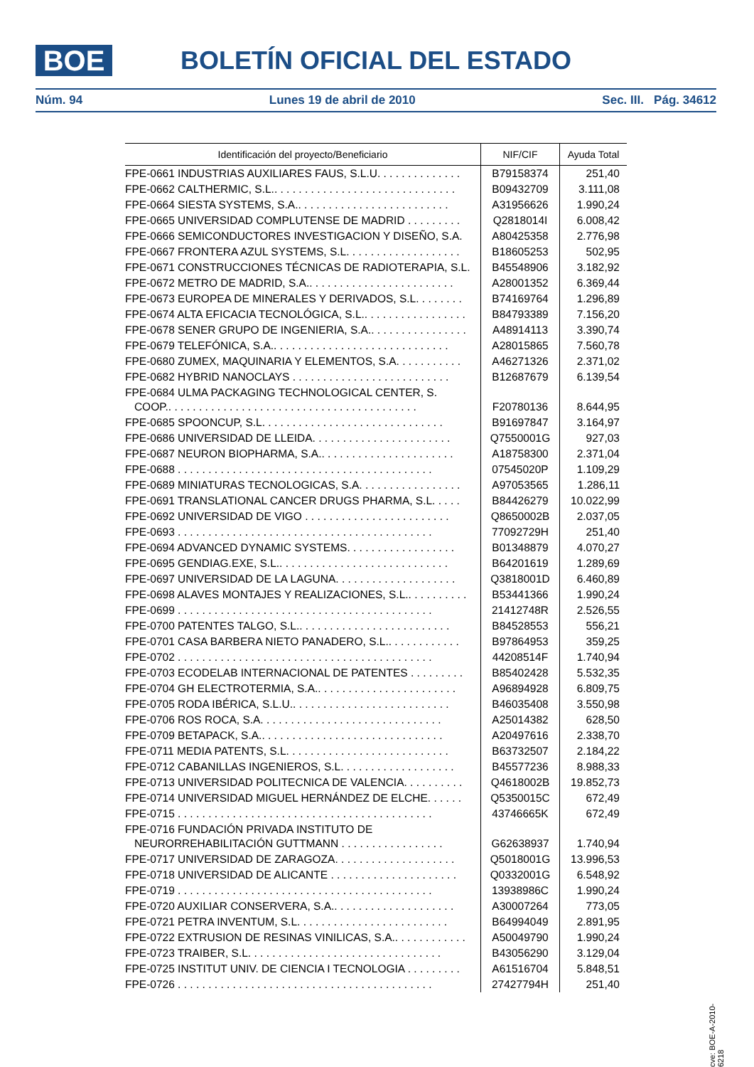BOE
BOLETÍN OFICIAL DEL ESTADO
Núm. 94 Lunes 19 de abril de 2010 Sec. III. Pág. 34612
| Identificación del proyecto/Beneficiario | NIF/CIF | Ayuda Total |
| --- | --- | --- |
| FPE-0661 INDUSTRIAS AUXILIARES FAUS, S.L.U. . . . . . . . . . . . . . | B79158374 | 251,40 |
| FPE-0662 CALTHERMIC, S.L.. . . . . . . . . . . . . . . . . . . . . . . . . . . . . . | B09432709 | 3.111,08 |
| FPE-0664 SIESTA SYSTEMS, S.A.. . . . . . . . . . . . . . . . . . . . . . . . . | A31956626 | 1.990,24 |
| FPE-0665 UNIVERSIDAD COMPLUTENSE DE MADRID . . . . . . . . . | Q2818014I | 6.008,42 |
| FPE-0666 SEMICONDUCTORES INVESTIGACION Y DISEÑO, S.A. | A80425358 | 2.776,98 |
| FPE-0667 FRONTERA AZUL SYSTEMS, S.L. . . . . . . . . . . . . . . . . . . | B18605253 | 502,95 |
| FPE-0671 CONSTRUCCIONES TÉCNICAS DE RADIOTERAPIA, S.L. | B45548906 | 3.182,92 |
| FPE-0672 METRO DE MADRID, S.A.. . . . . . . . . . . . . . . . . . . . . . . . | A28001352 | 6.369,44 |
| FPE-0673 EUROPEA DE MINERALES Y DERIVADOS, S.L. . . . . . . . | B74169764 | 1.296,89 |
| FPE-0674 ALTA EFICACIA TECNOLÓGICA, S.L.. . . . . . . . . . . . . . . . . | B84793389 | 7.156,20 |
| FPE-0678 SENER GRUPO DE INGENIERIA, S.A.. . . . . . . . . . . . . . . . | A48914113 | 3.390,74 |
| FPE-0679 TELEFÓNICA, S.A.. . . . . . . . . . . . . . . . . . . . . . . . . . . . . | A28015865 | 7.560,78 |
| FPE-0680 ZUMEX, MAQUINARIA Y ELEMENTOS, S.A. . . . . . . . . . . | A46271326 | 2.371,02 |
| FPE-0682 HYBRID NANOCLAYS . . . . . . . . . . . . . . . . . . . . . . . . . . | B12687679 | 6.139,54 |
| FPE-0684 ULMA PACKAGING TECHNOLOGICAL CENTER, S. COOP.. . . . . . . . . . . . . . . . . . . . . . . . . . . . . . . . . . . . . . . . . | F20780136 | 8.644,95 |
| FPE-0685 SPOONCUP, S.L. . . . . . . . . . . . . . . . . . . . . . . . . . . . . . | B91697847 | 3.164,97 |
| FPE-0686 UNIVERSIDAD DE LLEIDA. . . . . . . . . . . . . . . . . . . . . . . | Q7550001G | 927,03 |
| FPE-0687 NEURON BIOPHARMA, S.A.. . . . . . . . . . . . . . . . . . . . . . | A18758300 | 2.371,04 |
| FPE-0688 . . . . . . . . . . . . . . . . . . . . . . . . . . . . . . . . . . . . . . . . . . | 07545020P | 1.109,29 |
| FPE-0689 MINIATURAS TECNOLOGICAS, S.A. . . . . . . . . . . . . . . . . | A97053565 | 1.286,11 |
| FPE-0691 TRANSLATIONAL CANCER DRUGS PHARMA, S.L. . . . . | B84426279 | 10.022,99 |
| FPE-0692 UNIVERSIDAD DE VIGO . . . . . . . . . . . . . . . . . . . . . . . . | Q8650002B | 2.037,05 |
| FPE-0693 . . . . . . . . . . . . . . . . . . . . . . . . . . . . . . . . . . . . . . . . . . | 77092729H | 251,40 |
| FPE-0694 ADVANCED DYNAMIC SYSTEMS. . . . . . . . . . . . . . . . . . | B01348879 | 4.070,27 |
| FPE-0695 GENDIAG.EXE, S.L.. . . . . . . . . . . . . . . . . . . . . . . . . . . . | B64201619 | 1.289,69 |
| FPE-0697 UNIVERSIDAD DE LA LAGUNA. . . . . . . . . . . . . . . . . . . . | Q3818001D | 6.460,89 |
| FPE-0698 ALAVES MONTAJES Y REALIZACIONES, S.L.. . . . . . . . . . | B53441366 | 1.990,24 |
| FPE-0699 . . . . . . . . . . . . . . . . . . . . . . . . . . . . . . . . . . . . . . . . . . | 21412748R | 2.526,55 |
| FPE-0700 PATENTES TALGO, S.L.. . . . . . . . . . . . . . . . . . . . . . . . . | B84528553 | 556,21 |
| FPE-0701 CASA BARBERA NIETO PANADERO, S.L.. . . . . . . . . . . . | B97864953 | 359,25 |
| FPE-0702 . . . . . . . . . . . . . . . . . . . . . . . . . . . . . . . . . . . . . . . . . . | 44208514F | 1.740,94 |
| FPE-0703 ECODELAB INTERNACIONAL DE PATENTES . . . . . . . . . | B85402428 | 5.532,35 |
| FPE-0704 GH ELECTROTERMIA, S.A.. . . . . . . . . . . . . . . . . . . . . . . | A96894928 | 6.809,75 |
| FPE-0705 RODA IBÉRICA, S.L.U.. . . . . . . . . . . . . . . . . . . . . . . . . . | B46035408 | 3.550,98 |
| FPE-0706 ROS ROCA, S.A. . . . . . . . . . . . . . . . . . . . . . . . . . . . . . | A25014382 | 628,50 |
| FPE-0709 BETAPACK, S.A.. . . . . . . . . . . . . . . . . . . . . . . . . . . . . . | A20497616 | 2.338,70 |
| FPE-0711 MEDIA PATENTS, S.L. . . . . . . . . . . . . . . . . . . . . . . . . . . | B63732507 | 2.184,22 |
| FPE-0712 CABANILLAS INGENIEROS, S.L. . . . . . . . . . . . . . . . . . . | B45577236 | 8.988,33 |
| FPE-0713 UNIVERSIDAD POLITECNICA DE VALENCIA. . . . . . . . . . | Q4618002B | 19.852,73 |
| FPE-0714 UNIVERSIDAD MIGUEL HERNÁNDEZ DE ELCHE. . . . . . | Q5350015C | 672,49 |
| FPE-0715 . . . . . . . . . . . . . . . . . . . . . . . . . . . . . . . . . . . . . . . . . . | 43746665K | 672,49 |
| FPE-0716 FUNDACIÓN PRIVADA INSTITUTO DE NEURORREHABILITACIÓN GUTTMANN . . . . . . . . . . . . . . . . . | G62638937 | 1.740,94 |
| FPE-0717 UNIVERSIDAD DE ZARAGOZA. . . . . . . . . . . . . . . . . . . . | Q5018001G | 13.996,53 |
| FPE-0718 UNIVERSIDAD DE ALICANTE . . . . . . . . . . . . . . . . . . . . . | Q0332001G | 6.548,92 |
| FPE-0719 . . . . . . . . . . . . . . . . . . . . . . . . . . . . . . . . . . . . . . . . . . | 13938986C | 1.990,24 |
| FPE-0720 AUXILIAR CONSERVERA, S.A.. . . . . . . . . . . . . . . . . . . . | A30007264 | 773,05 |
| FPE-0721 PETRA INVENTUM, S.L. . . . . . . . . . . . . . . . . . . . . . . . . | B64994049 | 2.891,95 |
| FPE-0722 EXTRUSION DE RESINAS VINILICAS, S.A.. . . . . . . . . . . . | A50049790 | 1.990,24 |
| FPE-0723 TRAIBER, S.L. . . . . . . . . . . . . . . . . . . . . . . . . . . . . . . . | B43056290 | 3.129,04 |
| FPE-0725 INSTITUT UNIV. DE CIENCIA I TECNOLOGIA . . . . . . . . . | A61516704 | 5.848,51 |
| FPE-0726 . . . . . . . . . . . . . . . . . . . . . . . . . . . . . . . . . . . . . . . . . . | 27427794H | 251,40 |
cve: BOE-A-2010-6218